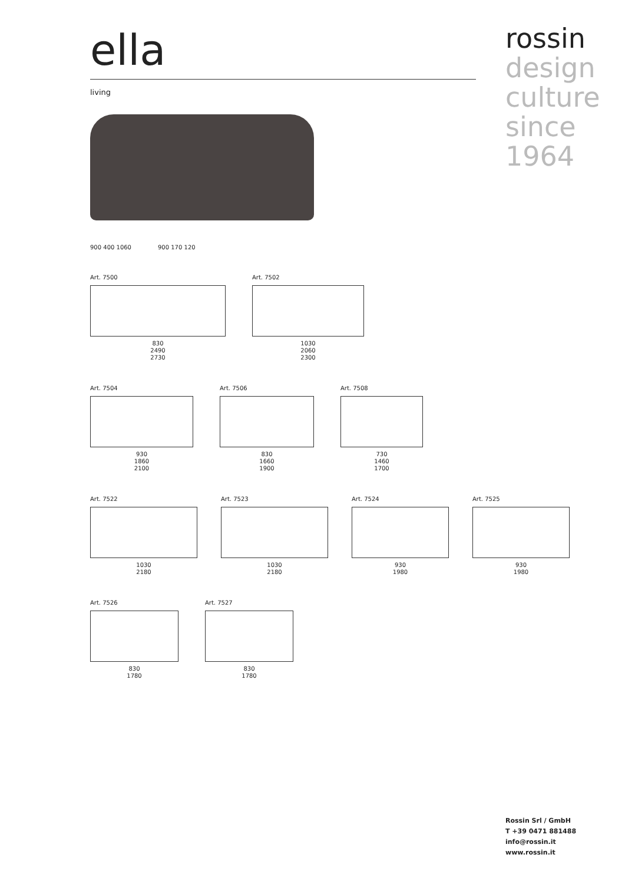ella
living
900 400 1060 900 170 120
Art. 7500
830
2490
2730
Art. 7502
1030
2060
2300
Art. 7504
930
1860
2100
Art. 7506
830
1660
1900
Art. 7508
730
1460
1700
Art. 7522
1030
2180
Art. 7523
1030
2180
Art. 7524
930
1980
Art. 7525
930
1980
Art. 7526
830
1780
Art. 7527
830
1780
rossin
design
culture
since
1964
Rossin Srl / GmbH
T +39 0471 881488
info@rossin.it
www.rossin.it